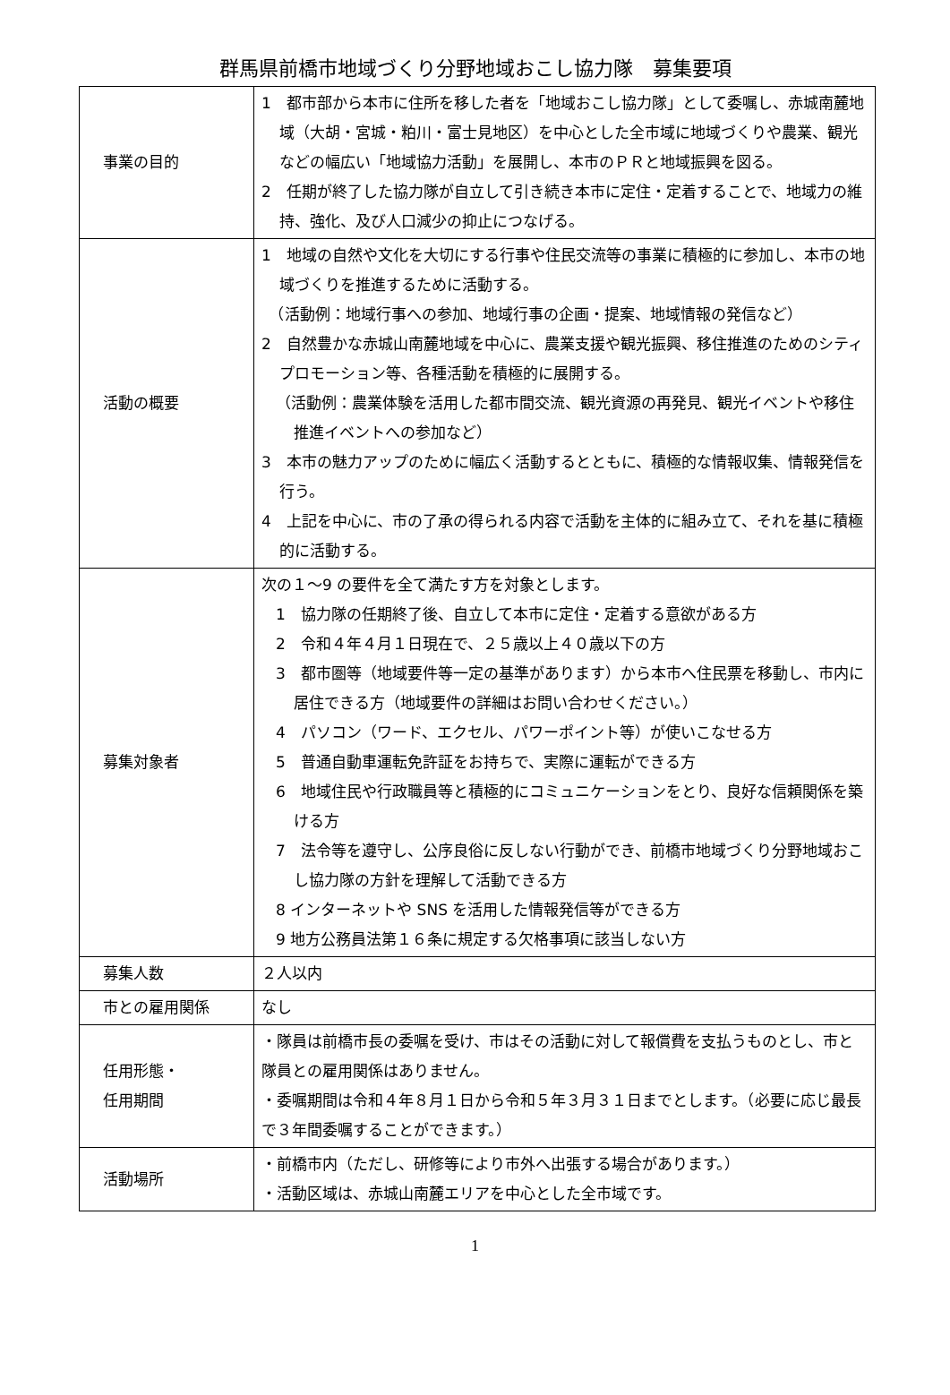群馬県前橋市地域づくり分野地域おこし協力隊　募集要項
| 事業の目的 | 1 都市部から本市に住所を移した者を「地域おこし協力隊」として委嘱し、赤城南麓地域（大胡・宮城・粕川・富士見地区）を中心とした全市域に地域づくりや農業、観光などの幅広い「地域協力活動」を展開し、本市のＰＲと地域振興を図る。 2 任期が終了した協力隊が自立して引き続き本市に定住・定着することで、地域力の維持、強化、及び人口減少の抑止につなげる。 |
| 活動の概要 | 1 地域の自然や文化を大切にする行事や住民交流等の事業に積極的に参加し、本市の地域づくりを推進するために活動する。 （活動例：地域行事への参加、地域行事の企画・提案、地域情報の発信など） 2 自然豊かな赤城山南麓地域を中心に、農業支援や観光振興、移住推進のためのシティプロモーション等、各種活動を積極的に展開する。 （活動例：農業体験を活用した都市間交流、観光資源の再発見、観光イベントや移住推進イベントへの参加など） 3 本市の魅力アップのために幅広く活動するとともに、積極的な情報収集、情報発信を行う。 4 上記を中心に、市の了承の得られる内容で活動を主体的に組み立て、それを基に積極的に活動する。 |
| 募集対象者 | 次の１～9 の要件を全て満たす方を対象とします。 1 協力隊の任期終了後、自立して本市に定住・定着する意欲がある方 2 令和４年４月１日現在で、２５歳以上４０歳以下の方 3 都市圏等（地域要件等一定の基準があります）から本市へ住民票を移動し、市内に居住できる方（地域要件の詳細はお問い合わせください。） 4 パソコン（ワード、エクセル、パワーポイント等）が使いこなせる方 5 普通自動車運転免許証をお持ちで、実際に運転ができる方 6 地域住民や行政職員等と積極的にコミュニケーションをとり、良好な信頼関係を築ける方 7 法令等を遵守し、公序良俗に反しない行動ができ、前橋市地域づくり分野地域おこし協力隊の方針を理解して活動できる方 8 インターネットや SNS を活用した情報発信等ができる方 9 地方公務員法第１６条に規定する欠格事項に該当しない方 |
| 募集人数 | ２人以内 |
| 市との雇用関係 | なし |
| 任用形態・ 任用期間 | ・隊員は前橋市長の委嘱を受け、市はその活動に対して報償費を支払うものとし、市と隊員との雇用関係はありません。 ・委嘱期間は令和４年８月１日から令和５年３月３１日までとします。（必要に応じ最長で３年間委嘱することができます。） |
| 活動場所 | ・前橋市内（ただし、研修等により市外へ出張する場合があります。） ・活動区域は、赤城山南麓エリアを中心とした全市域です。 |
1